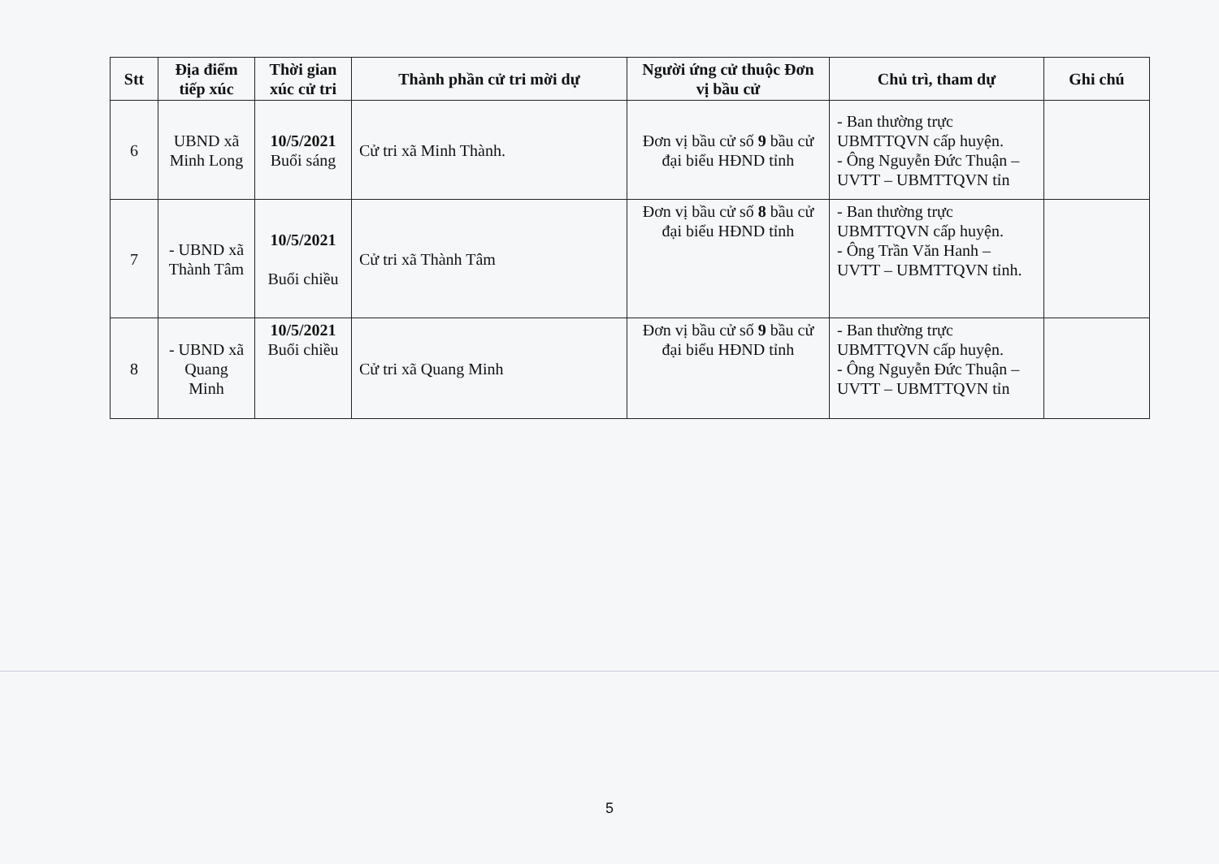| Stt | Địa điểm tiếp xúc | Thời gian xúc cử tri | Thành phần cử tri mời dự | Người ứng cử thuộc Đơn vị bầu cử | Chủ trì, tham dự | Ghi chú |
| --- | --- | --- | --- | --- | --- | --- |
| 6 | UBND xã Minh Long | 10/5/2021 Buổi sáng | Cử tri xã Minh Thành. | Đơn vị bầu cử số 9 bầu cử đại biểu HĐND tỉnh | - Ban thường trực UBMTTQVN cấp huyện. - Ông Nguyễn Đức Thuận – UVTT – UBMTTQVN tỉn | |
| 7 | - UBND xã Thành Tâm | 10/5/2021 Buổi chiều | Cử tri xã Thành Tâm | Đơn vị bầu cử số 8 bầu cử đại biểu HĐND tỉnh | - Ban thường trực UBMTTQVN cấp huyện. - Ông Trần Văn Hanh – UVTT – UBMTTQVN tỉnh. | |
| 8 | - UBND xã Quang Minh | 10/5/2021 Buổi chiều | Cử tri xã Quang Minh | Đơn vị bầu cử số 9 bầu cử đại biểu HĐND tỉnh | - Ban thường trực UBMTTQVN cấp huyện. - Ông Nguyễn Đức Thuận – UVTT – UBMTTQVN tỉn | |
5